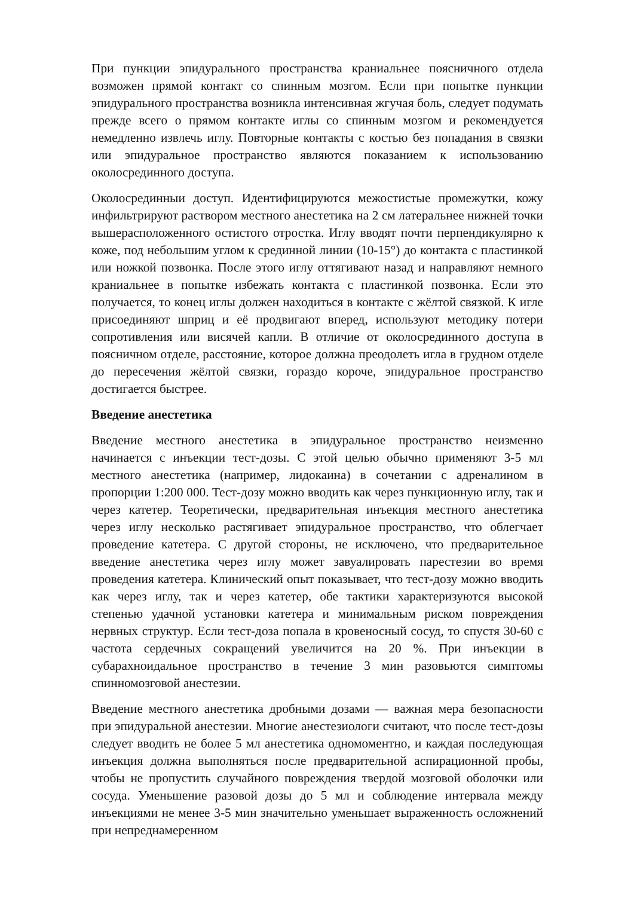При пункции эпидурального пространства краниальнее поясничного отдела возможен прямой контакт со спинным мозгом. Если при попытке пункции эпидурального пространства возникла интенсивная жгучая боль, следует подумать прежде всего о прямом контакте иглы со спинным мозгом и рекомендуется немедленно извлечь иглу. Повторные контакты с костью без попадания в связки или эпидуральное пространство являются показанием к использованию околосрединного доступа.
Околосрединныи доступ. Идентифицируются межостистые промежутки, кожу инфильтрируют раствором местного анестетика на 2 см латеральнее нижней точки вышерасположенного остистого отростка. Иглу вводят почти перпендикулярно к коже, под небольшим углом к срединной линии (10-15°) до контакта с пластинкой или ножкой позвонка. После этого иглу оттягивают назад и направляют немного краниальнее в попытке избежать контакта с пластинкой позвонка. Если это получается, то конец иглы должен находиться в контакте с жёлтой связкой. К игле присоединяют шприц и её продвигают вперед, используют методику потери сопротивления или висячей капли. В отличие от околосрединного доступа в поясничном отделе, расстояние, которое должна преодолеть игла в грудном отделе до пересечения жёлтой связки, гораздо короче, эпидуральное пространство достигается быстрее.
Введение анестетика
Введение местного анестетика в эпидуральное пространство неизменно начинается с инъекции тест-дозы. С этой целью обычно применяют 3-5 мл местного анестетика (например, лидокаина) в сочетании с адреналином в пропорции 1:200 000. Тест-дозу можно вводить как через пункционную иглу, так и через катетер. Теоретически, предварительная инъекция местного анестетика через иглу несколько растягивает эпидуральное пространство, что облегчает проведение катетера. С другой стороны, не исключено, что предварительное введение анестетика через иглу может завуалировать парестезии во время проведения катетера. Клинический опыт показывает, что тест-дозу можно вводить как через иглу, так и через катетер, обе тактики характеризуются высокой степенью удачной установки катетера и минимальным риском повреждения нервных структур. Если тест-доза попала в кровеносный сосуд, то спустя 30-60 с частота сердечных сокращений увеличится на 20 %. При инъекции в субарахноидальное пространство в течение 3 мин разовьются симптомы спинномозговой анестезии.
Введение местного анестетика дробными дозами — важная мера безопасности при эпидуральной анестезии. Многие анестезиологи считают, что после тест-дозы следует вводить не более 5 мл анестетика одномоментно, и каждая последующая инъекция должна выполняться после предварительной аспирационной пробы, чтобы не пропустить случайного повреждения твердой мозговой оболочки или сосуда. Уменьшение разовой дозы до 5 мл и соблюдение интервала между инъекциями не менее 3-5 мин значительно уменьшает выраженность осложнений при непреднамеренном